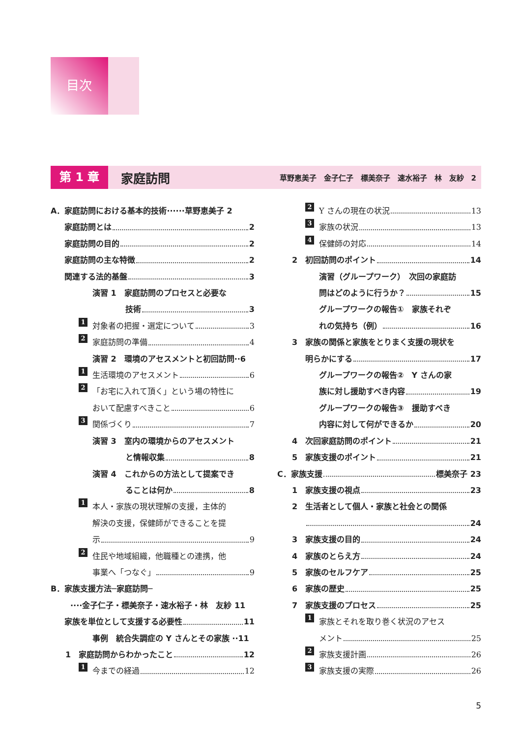目次
第 1 章 家庭訪問 草野恵美子　金子仁子　標美奈子　速水裕子　林　友紗　2
A．家庭訪問における基本的技術······草野恵美子 2
家庭訪問とは 2
家庭訪問の目的 2
家庭訪問の主な特徴 2
関連する法的基盤 3
演習 1　家庭訪問のプロセスと必要な
技術 3
1 対象者の把握・選定について 3
2 家庭訪問の準備 4
演習 2　環境のアセスメントと初回訪問··6
1 生活環境のアセスメント 6
2 「お宅に入れて頂く」という場の特性に
おいて配慮すべきこと 6
3 関係づくり 7
演習 3　室内の環境からのアセスメント
と情報収集 8
演習 4　これからの方法として提案でき
ることは何か 8
1 本人・家族の現状理解の支援，主体的
解決の支援，保健師ができることを提
示 9
2 住民や地域組織，他職種との連携，他
事業へ「つなぐ」 9
B．家族支援方法─家庭訪問─
····金子仁子・標美奈子・速水裕子・林　友紗 11
家族を単位として支援する必要性 11
事例　統合失調症の Y さんとその家族 ··11
1　家庭訪問からわかったこと 12
1 今までの経過 12
2 Y さんの現在の状況 13
3 家族の状況 13
4 保健師の対応 14
2　初回訪問のポイント 14
演習（グループワーク）　次回の家庭訪
問はどのように行うか？ 15
グループワークの報告①　家族それぞ
れの気持ち（例） 16
3　家族の関係と家族をとりまく支援の現状を
明らかにする 17
グループワークの報告②　Y さんの家
族に対し援助すべき内容 19
グループワークの報告③　援助すべき
内容に対して何ができるか 20
4　次回家庭訪問のポイント 21
5　家族支援のポイント 21
C．家族支援 標美奈子 23
1　家族支援の視点 23
2　生活者として個人・家族と社会との関係
24
3　家族支援の目的 24
4　家族のとらえ方 24
5　家族のセルフケア 25
6　家族の歴史 25
7　家族支援のプロセス 25
1 家族とそれを取り巻く状況のアセス
メント 25
2 家族支援計画 26
3 家族支援の実際 26
5